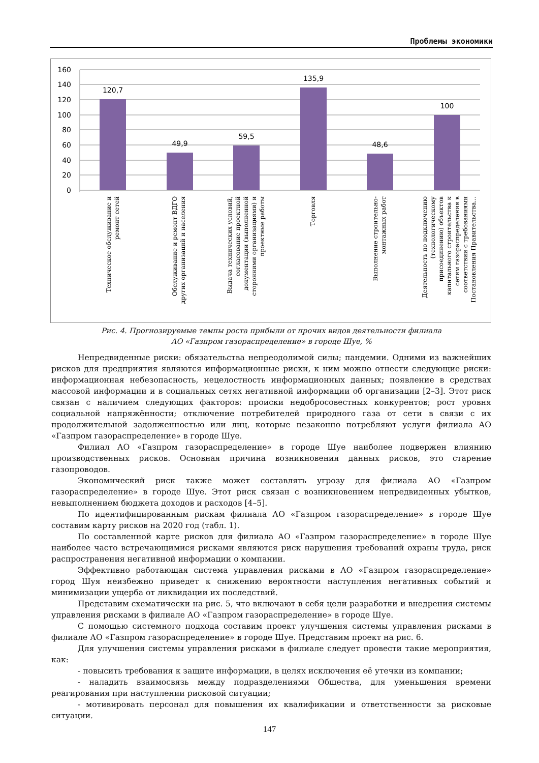Проблемы экономики
160
140
120
100
80
60
40
20
0
120,7
49,9
59,5
135,9
48,6
100
Техническое обслуживание и
ремонт сетей
Обслуживание и ремонт ВДГО
других организаций и населения
Выдача технических условий,
согласование проектной
документации (выполненной
сторонними организациями) и
проектные работы
Торговля
Выполнение строительно-
монтажных работ
Деятельность по подключению
(технологическому
присоединению) объектов
капитального строительства к
сетям газораспределения в
соответствии с требованиями
Постановления Правительства...
Рис. 4. Прогнозируемые темпы роста прибыли от прочих видов деятельности филиала
АО «Газпром газораспределение» в городе Шуе, %
Непредвиденные риски: обязательства непреодолимой силы; пандемии. Одними из важнейших рисков для предприятия являются информационные риски, к ним можно отнести следующие риски: информационная небезопасность, нецелостность информационных данных; появление в средствах массовой информации и в социальных сетях негативной информации об организации [2–3]. Этот риск связан с наличием следующих факторов: происки недобросовестных конкурентов; рост уровня социальной напряжённости; отключение потребителей природного газа от сети в связи с их продолжительной задолженностью или лиц, которые незаконно потребляют услуги филиала АО «Газпром газораспределение» в городе Шуе.
Филиал АО «Газпром газораспределение» в городе Шуе наиболее подвержен влиянию производственных рисков. Основная причина возникновения данных рисков, это старение газопроводов.
Экономический риск также может составлять угрозу для филиала АО «Газпром газораспределение» в городе Шуе. Этот риск связан с возникновением непредвиденных убытков, невыполнением бюджета доходов и расходов [4–5].
По идентифицированным рискам филиала АО «Газпром газораспределение» в городе Шуе составим карту рисков на 2020 год (табл. 1).
По составленной карте рисков для филиала АО «Газпром газораспределение» в городе Шуе наиболее часто встречающимися рисками являются риск нарушения требований охраны труда, риск распространения негативной информации о компании.
Эффективно работающая система управления рисками в АО «Газпром газораспределение» город Шуя неизбежно приведет к снижению вероятности наступления негативных событий и минимизации ущерба от ликвидации их последствий.
Представим схематически на рис. 5, что включают в себя цели разработки и внедрения системы управления рисками в филиале АО «Газпром газораспределение» в городе Шуе.
С помощью системного подхода составим проект улучшения системы управления рисками в филиале АО «Газпром газораспределение» в городе Шуе. Представим проект на рис. 6.
Для улучшения системы управления рисками в филиале следует провести такие мероприятия, как:
- повысить требования к защите информации, в целях исключения её утечки из компании;
- наладить взаимосвязь между подразделениями Общества, для уменьшения времени реагирования при наступлении рисковой ситуации;
- мотивировать персонал для повышения их квалификации и ответственности за рисковые ситуации.
147